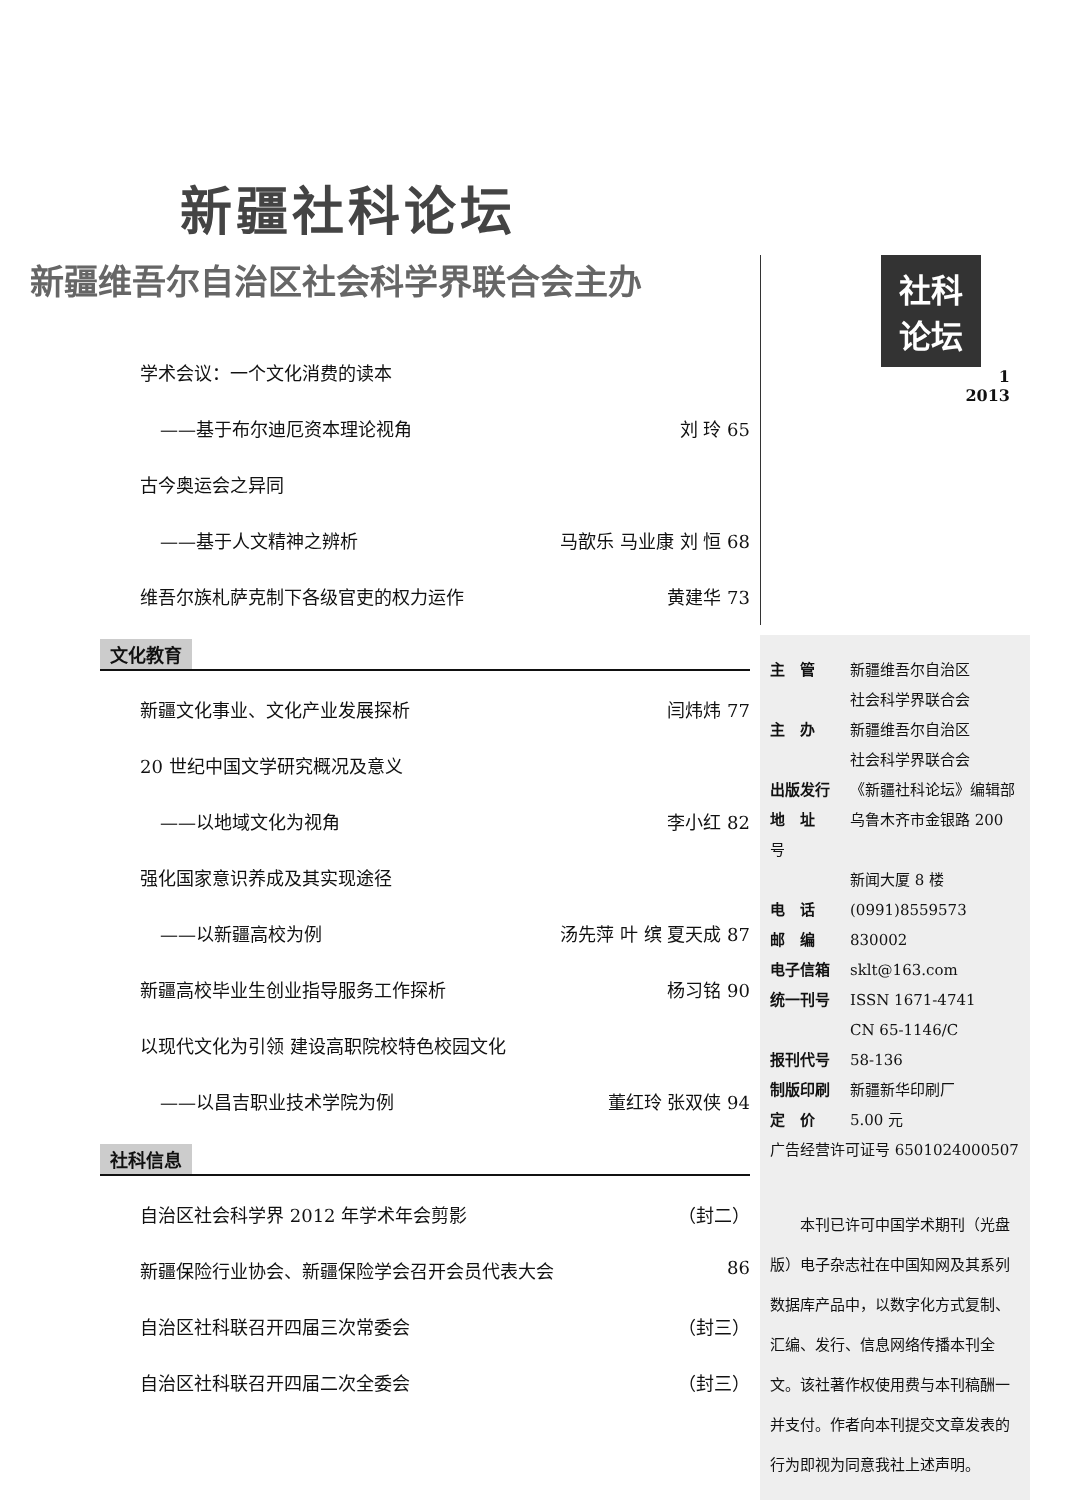新疆社科论坛
新疆维吾尔自治区社会科学界联合会主办
学术会议：一个文化消费的读本
——基于布尔迪厄资本理论视角 刘 玲 65
古今奥运会之异同
——基于人文精神之辨析 马歆乐 马业康 刘 恒 68
维吾尔族札萨克制下各级官吏的权力运作 黄建华 73
文化教育
新疆文化事业、文化产业发展探析 闫炜炜 77
20 世纪中国文学研究概况及意义
——以地域文化为视角 李小红 82
强化国家意识养成及其实现途径
——以新疆高校为例 汤先萍 叶 缤 夏天成 87
新疆高校毕业生创业指导服务工作探析 杨习铭 90
以现代文化为引领 建设高职院校特色校园文化
——以昌吉职业技术学院为例 董红玲 张双侠 94
社科信息
自治区社会科学界 2012 年学术年会剪影 （封二）
新疆保险行业协会、新疆保险学会召开会员代表大会 86
自治区社科联召开四届三次常委会 （封三）
自治区社科联召开四届二次全委会 （封三）
社科 论坛
1
2013
主　管 新疆维吾尔自治区
社会科学界联合会
主　办 新疆维吾尔自治区
社会科学界联合会
出版发行 《新疆社科论坛》编辑部
地　址 乌鲁木齐市金银路 200 号
新闻大厦 8 楼
电　话 (0991)8559573
邮　编 830002
电子信箱 sklt@163.com
统一刊号 ISSN 1671-4741
CN 65-1146/C
报刊代号 58-136
制版印刷 新疆新华印刷厂
定　价 5.00 元
广告经营许可证号 6501024000507
　　本刊已许可中国学术期刊（光盘版）电子杂志社在中国知网及其系列数据库产品中，以数字化方式复制、汇编、发行、信息网络传播本刊全文。该社著作权使用费与本刊稿酬一并支付。作者向本刊提交文章发表的行为即视为同意我社上述声明。